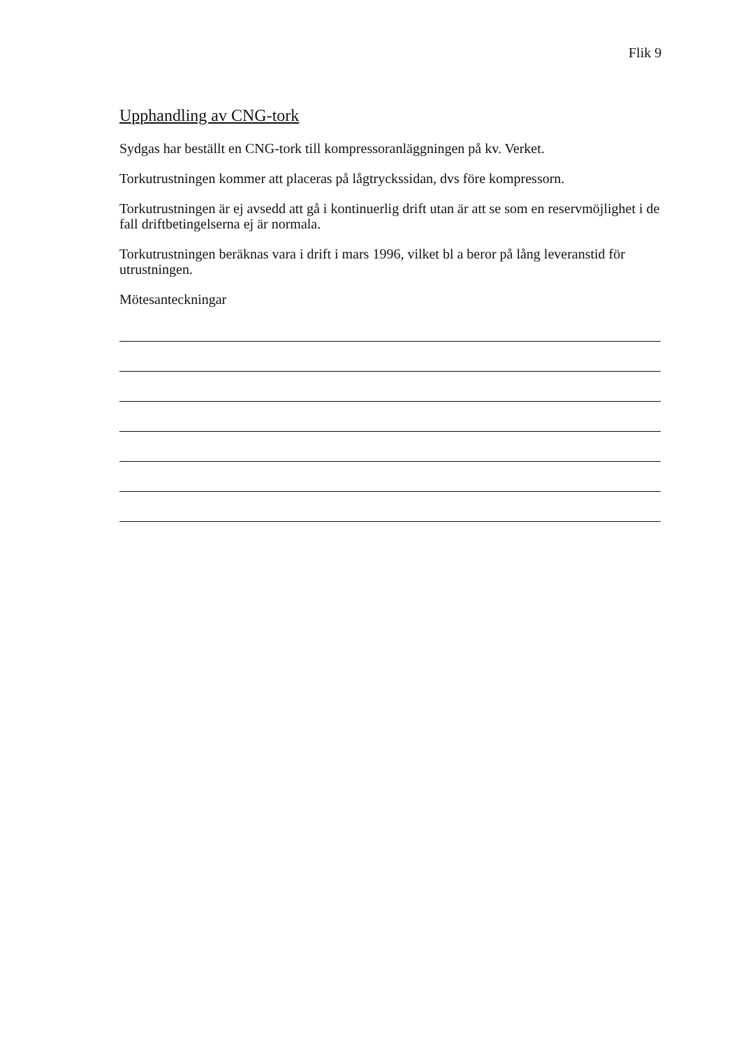Flik 9
Upphandling av CNG-tork
Sydgas har beställt en CNG-tork till kompressoranläggningen på kv. Verket.
Torkutrustningen kommer att placeras på lågtryckssidan, dvs före kompressorn.
Torkutrustningen är ej avsedd att gå i kontinuerlig drift utan är att se som en reservmöjlighet i de fall driftbetingelserna ej är normala.
Torkutrustningen beräknas vara i drift i mars 1996, vilket bl a beror på lång leveranstid för utrustningen.
Mötesanteckningar